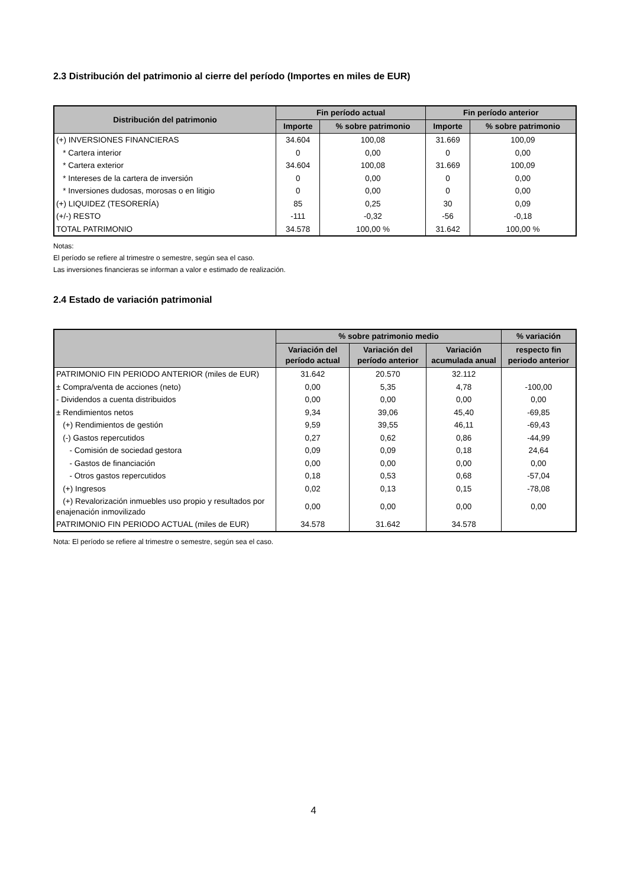2.3 Distribución del patrimonio al cierre del período (Importes en miles de EUR)
| Distribución del patrimonio | Fin período actual | | Fin período anterior | |
| --- | --- | --- | --- | --- |
| | Importe | % sobre patrimonio | Importe | % sobre patrimonio |
| (+) INVERSIONES FINANCIERAS | 34.604 | 100,08 | 31.669 | 100,09 |
| * Cartera interior | 0 | 0,00 | 0 | 0,00 |
| * Cartera exterior | 34.604 | 100,08 | 31.669 | 100,09 |
| * Intereses de la cartera de inversión | 0 | 0,00 | 0 | 0,00 |
| * Inversiones dudosas, morosas o en litigio | 0 | 0,00 | 0 | 0,00 |
| (+) LIQUIDEZ (TESORERÍA) | 85 | 0,25 | 30 | 0,09 |
| (+/-) RESTO | -111 | -0,32 | -56 | -0,18 |
| TOTAL PATRIMONIO | 34.578 | 100,00 % | 31.642 | 100,00 % |
Notas:
El período se refiere al trimestre o semestre, según sea el caso.
Las inversiones financieras se informan a valor e estimado de realización.
2.4 Estado de variación patrimonial
| | % sobre patrimonio medio | | | % variación |
| --- | --- | --- | --- | --- |
| | Variación del período actual | Variación del período anterior | Variación acumulada anual | respecto fin periodo anterior |
| PATRIMONIO FIN PERIODO ANTERIOR (miles de EUR) | 31.642 | 20.570 | 32.112 | |
| ± Compra/venta de acciones (neto) | 0,00 | 5,35 | 4,78 | -100,00 |
| - Dividendos a cuenta distribuidos | 0,00 | 0,00 | 0,00 | 0,00 |
| ± Rendimientos netos | 9,34 | 39,06 | 45,40 | -69,85 |
| (+) Rendimientos de gestión | 9,59 | 39,55 | 46,11 | -69,43 |
| (-) Gastos repercutidos | 0,27 | 0,62 | 0,86 | -44,99 |
| - Comisión de sociedad gestora | 0,09 | 0,09 | 0,18 | 24,64 |
| - Gastos de financiación | 0,00 | 0,00 | 0,00 | 0,00 |
| - Otros gastos repercutidos | 0,18 | 0,53 | 0,68 | -57,04 |
| (+) Ingresos | 0,02 | 0,13 | 0,15 | -78,08 |
| (+) Revalorización inmuebles uso propio y resultados por enajenación inmovilizado | 0,00 | 0,00 | 0,00 | 0,00 |
| PATRIMONIO FIN PERIODO ACTUAL (miles de EUR) | 34.578 | 31.642 | 34.578 | |
Nota: El período se refiere al trimestre o semestre, según sea el caso.
4